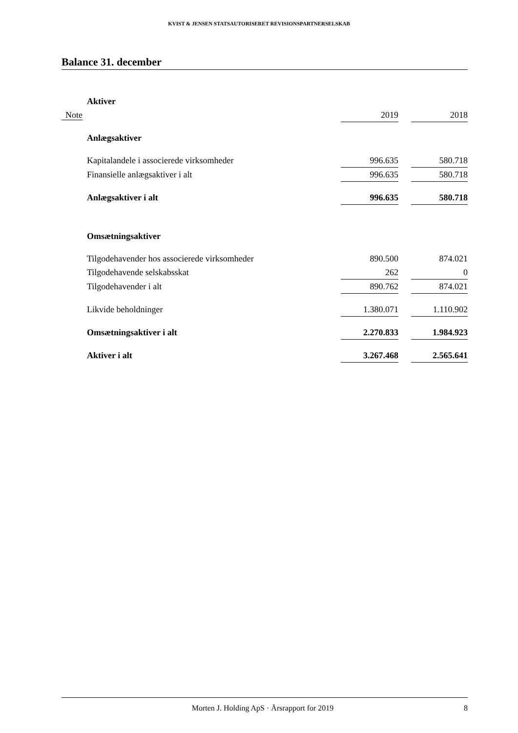KVIST & JENSEN STATSAUTORISERET REVISIONSPARTNERSELSKAB
Balance 31. december
| | Aktiver | | | |
| Note | | 2019 | | 2018 |
| | Anlægsaktiver | | | |
| | Kapitalandele i associerede virksomheder | 996.635 | | 580.718 |
| | Finansielle anlægsaktiver i alt | 996.635 | | 580.718 |
| | Anlægsaktiver i alt | 996.635 | | 580.718 |
| | Omsætningsaktiver | | | |
| | Tilgodehavender hos associerede virksomheder | 890.500 | | 874.021 |
| | Tilgodehavende selskabsskat | 262 | | 0 |
| | Tilgodehavender i alt | 890.762 | | 874.021 |
| | Likvide beholdninger | 1.380.071 | | 1.110.902 |
| | Omsætningsaktiver i alt | 2.270.833 | | 1.984.923 |
| | Aktiver i alt | 3.267.468 | | 2.565.641 |
Morten J. Holding ApS · Årsrapport for 2019 8